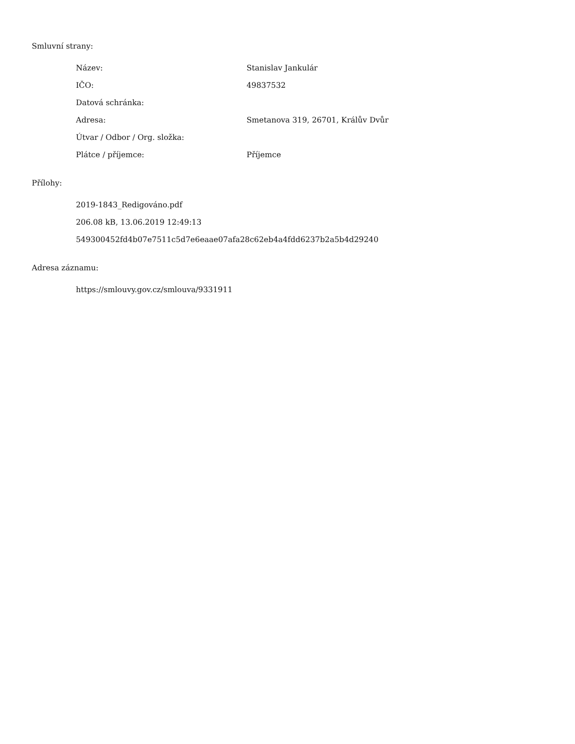Smluvní strany:
| Název: | Stanislav Jankulár |
| IČO: | 49837532 |
| Datová schránka: | |
| Adresa: | Smetanova 319, 26701, Králův Dvůr |
| Útvar / Odbor / Org. složka: | |
| Plátce / příjemce: | Příjemce |
Přílohy:
2019-1843_Redigováno.pdf
206.08 kB, 13.06.2019 12:49:13
549300452fd4b07e7511c5d7e6eaae07afa28c62eb4a4fdd6237b2a5b4d29240
Adresa záznamu:
https://smlouvy.gov.cz/smlouva/9331911